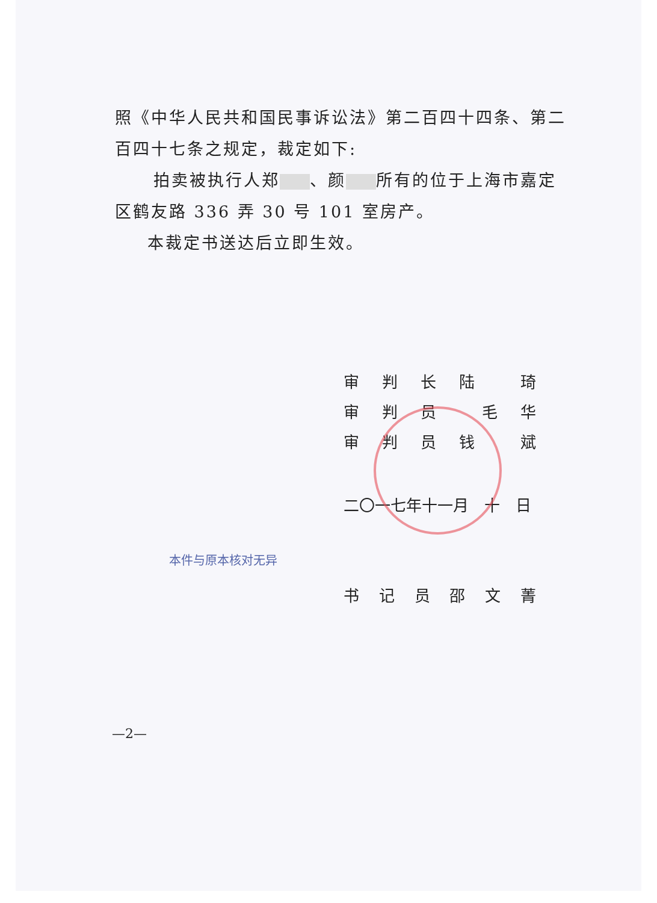照《中华人民共和国民事诉讼法》第二百四十四条、第二百四十七条之规定，裁定如下:
拍卖被执行人郑 、颜 所有的位于上海市嘉定区鹤友路 336 弄 30 号 101 室房产。
本裁定书送达后立即生效。
审判长陆 琦
审判员 毛华
审判员钱 斌
二〇一七年十一月　十　日
本件与原本核对无异
书记员邵文菁
—2—